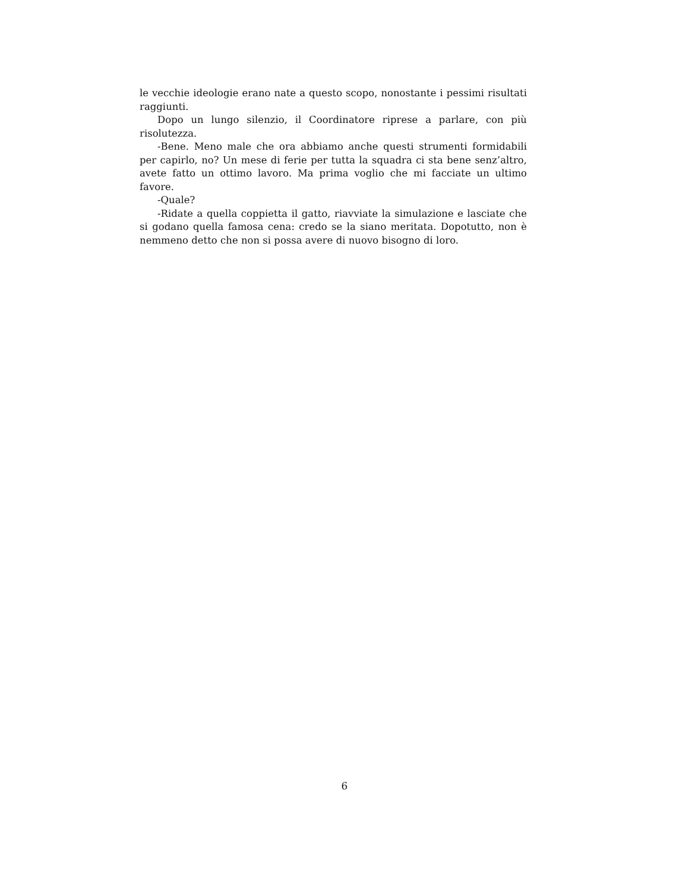le vecchie ideologie erano nate a questo scopo, nonostante i pessimi risultati raggiunti.
Dopo un lungo silenzio, il Coordinatore riprese a parlare, con più risolutezza.
-Bene. Meno male che ora abbiamo anche questi strumenti formidabili per capirlo, no? Un mese di ferie per tutta la squadra ci sta bene senz’altro, avete fatto un ottimo lavoro. Ma prima voglio che mi facciate un ultimo favore.
-Quale?
-Ridate a quella coppietta il gatto, riavviate la simulazione e lasciate che si godano quella famosa cena: credo se la siano meritata. Dopotutto, non è nemmeno detto che non si possa avere di nuovo bisogno di loro.
6